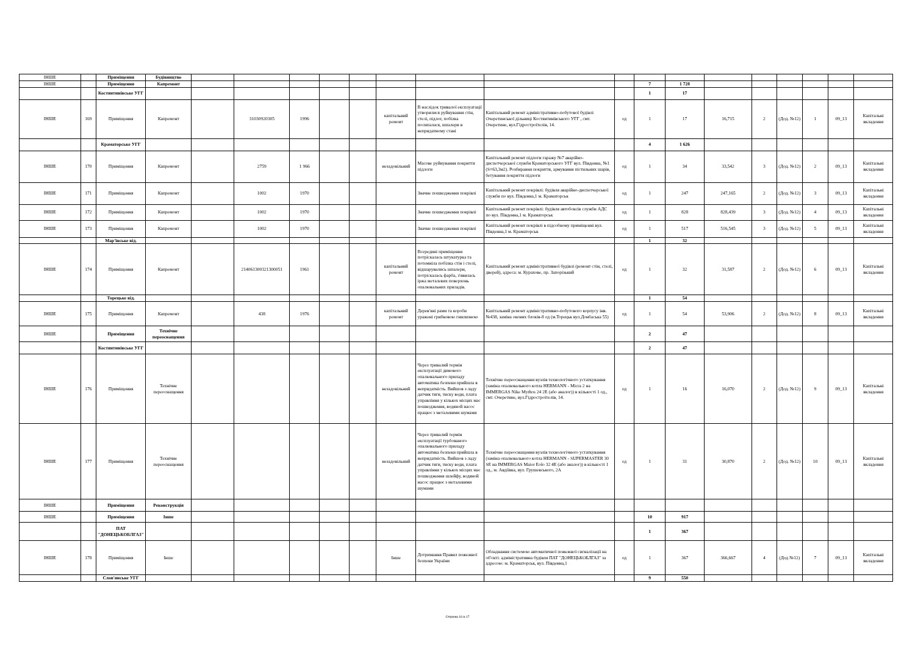| ІНШЕ | | Приміщення | Будівництво | | | | | | | | | | | | | | | | | |
| ІНШЕ | | Приміщення | Капремонт | | | | | | | | | | 7 | 1 728 | | | | | | |
| | | Костянтинівське УГГ | | | | | | | | | | | 1 | 17 | | | | | | |
| ІНШЕ | 169 | Приміщення | Капремонт | | 31030920305 | 1996 | | | капітальний ремонт | В наслідок тривалої експлуатації утворилися руйнування стін, стелі, підлог, побілка посипалася, шпалери в непридатному стані | Капітальний ремонт адміністративно-побутової будівлі Очеретинської дільниці Костянтинівського УГГ , смт. Очеретине, вул.Гідростроїтелів, 14. | од | 1 | 17 | 16,715 | 2 | (Дод. №12) | 1 | 09_13 | Капітальні вкладення |
| | | Краматорське УГГ | | | | | | | | | | | 4 | 1 626 | | | | | | |
| ІНШЕ | 170 | Приміщення | Капремонт | | 2759 | 1 966 | | | незадовільний | Масове руйнування покриття підлоги | Капітальний ремонт підлоги гаражу №7 аварійно-диспетчерської служби Краматорського УГГ вул. Південна, №1 (S=63,3м2). Розбирання покриття, армування пістильних шарів, бетування покриття підлоги | од | 1 | 34 | 33,542 | 3 | (Дод. №12) | 2 | 09_13 | Капітальні вкладення |
| ІНШЕ | 171 | Приміщення | Капремонт | | 1002 | 1970 | | | | Значне пошкодження покрівлі | Капітальний ремонт покрівлі: будівля аварійно-диспетчерської служби по вул. Південна,1 м. Краматорськ | од | 1 | 247 | 247,165 | 2 | (Дод. №12) | 3 | 09_13 | Капітальні вкладення |
| ІНШЕ | 172 | Приміщення | Капремонт | | 1002 | 1970 | | | | Значне пошкодження покрівлі | Капітальний ремонт покрівлі: будівля автобоксів служби АДС по вул. Південна,1 м. Краматорськ | од | 1 | 828 | 828,439 | 3 | (Дод. №12) | 4 | 09_13 | Капітальні вкладення |
| ІНШЕ | 173 | Приміщення | Капремонт | | 1002 | 1970 | | | | Значне пошкодження покрівлі | Капітальний ремонт покрівлі в підсобному приміщенні вул. Південна,1 м. Краматорськ | од | 1 | 517 | 516,545 | 3 | (Дод. №12) | 5 | 09_13 | Капітальні вкладення |
| | | Мар'їнське від. | | | | | | | | | | | 1 | 32 | | | | | | |
| ІНШЕ | 174 | Приміщення | Капремонт | | 214061300321300051 | 1961 | | | капітальний ремонт | Всередині приміщення потріскалась штукатурка та потемніла побілка стін і стелі, відшарувались шпалери, потріскалась фарба, з'явилась іржа металевих поверхонь опалювальних приладів. | Капітальний ремонт адміністративної будівлі (ремонт стін, стелі, дверей), адреса: м. Курахове, пр. Запорізький | од | 1 | 32 | 31,587 | 2 | (Дод. №12) | 6 | 09_13 | Капітальні вкладення |
| | | Торецьке від. | | | | | | | | | | | 1 | 54 | | | | | | |
| ІНШЕ | 175 | Приміщення | Капремонт | | 438 | 1976 | | | капітальний ремонт | Дерев'яні рами та короби уражені грибковою гнилизною | Капітальний ремонт адміністративно-побутового корпусу інв. №438, заміна оконих блоків-8 од (м.Торецьк вул.Донбаська 55) | од | 1 | 54 | 53,906 | 2 | (Дод. №12) | 8 | 09_13 | Капітальні вкладення |
| ІНШЕ | | Приміщення | Технічне переоснащення | | | | | | | | | | 2 | 47 | | | | | | |
| | | Костянтинівське УГГ | | | | | | | | | | | 2 | 47 | | | | | | |
| ІНШЕ | 176 | Приміщення | Технічне переоснащення | | | | | | незадовільний | Через тривалий термін експлуатації димового опалювального приладу автоматика безпеки прийшла в непридатність. Вийшов з ладу датчик тяги, тиску води, плата управління у кількох місцях має пошкодження, водяной насос працює з металевими шумами | Технічне переоснащення вузлів технологічного устаткування (заміна опалювального котла HERMANN - Micra 2 на IMMERGAS Nike Mythos 24 2E (або аналог)) в кількості 1 од., смт. Очеретине, вул.Гідростроїтелів, 14. | од | 1 | 16 | 16,070 | 2 | (Дод. №12) | 9 | 09_13 | Капітальні вкладення |
| ІНШЕ | 177 | Приміщення | Технічне переоснащення | | | | | | незадовільний | Через тривалий термін експлуатації турбованого опалювального приладу автоматика безпеки прийшла в непридатність. Вийшов з ладу датчик тяги, тиску води, плата управління у кількох місцях має пошкодження шлейфу, водяной насос працює з металевими шумами | Технічне переоснащення вузлів технологічного устаткування (заміна опалювального котла HERMANN - SUPERMASTER 30 SE на IMMERGAS Maior Eolo 32 4E (або аналог)) в кількості 1 од., м. Авдіївка, вул. Грушевського, 2А | од | 1 | 31 | 30,870 | 2 | (Дод. №12) | 10 | 09_13 | Капітальні вкладення |
| ІНШЕ | | Приміщення | Реконструкція | | | | | | | | | | | | | | | | | |
| ІНШЕ | | Приміщення | Інше | | | | | | | | | | 10 | 917 | | | | | | |
| | | ПАТ "ДОНЕЦЬКОБЛГАЗ" | | | | | | | | | | | 1 | 367 | | | | | | |
| ІНШЕ | 178 | Приміщення | Інше | | | | | | Інше | Дотримання Правил пожежної безпеки України | Обладнання системою автоматичної пожежної сигналізації на об'єкті: адміністративна будівля ПАТ "ДОНЕЦЬКОБЛГАЗ" за адресою: м. Краматорськ, вул. Південна,1 | од | 1 | 367 | 366,667 | 4 | (Дод №12) | 7 | 09_13 | Капітальні вкладення |
| | | Слов'янське УГГ | | | | | | | | | | | 9 | 550 | | | | | | |
Сторінка 16 із 17